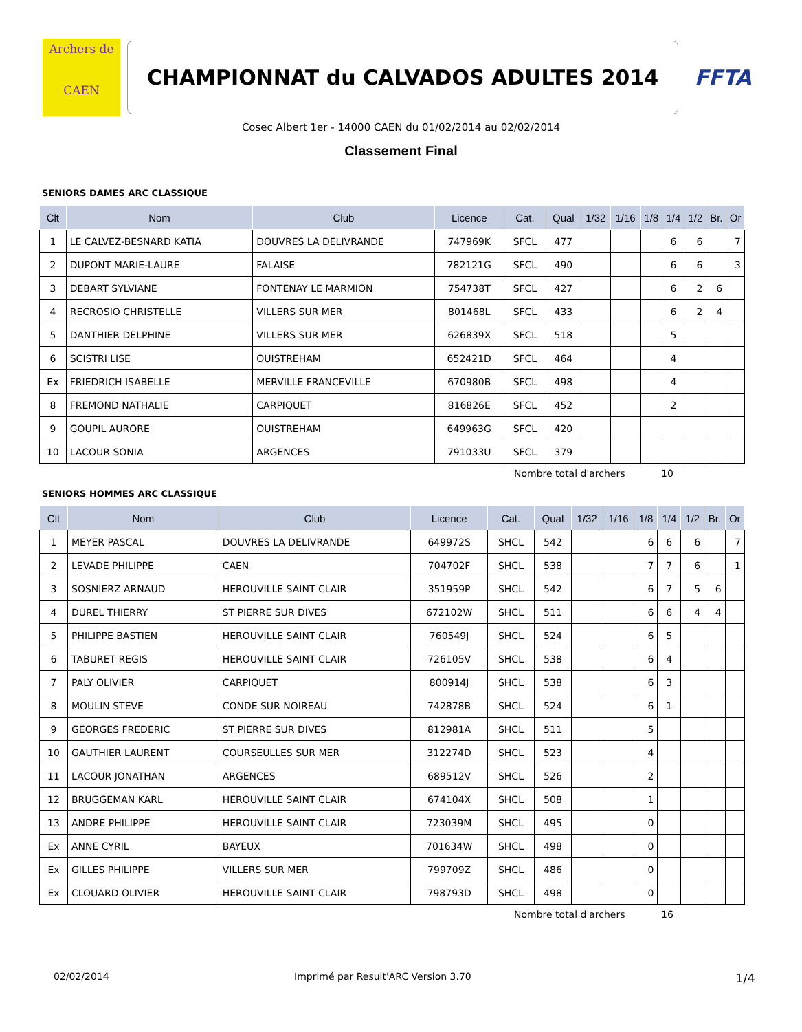Archers de
CAEN
CHAMPIONNAT du CALVADOS ADULTES 2014
FFTA
Cosec Albert 1er - 14000 CAEN du 01/02/2014 au 02/02/2014
Classement Final
SENIORS DAMES ARC CLASSIQUE
| Clt | Nom | Club | Licence | Cat. | Qual | 1/32 | 1/16 | 1/8 | 1/4 | 1/2 | Br. | Or |
| --- | --- | --- | --- | --- | --- | --- | --- | --- | --- | --- | --- | --- |
| 1 | LE CALVEZ-BESNARD KATIA | DOUVRES LA DELIVRANDE | 747969K | SFCL | 477 | | | | 6 | 6 | | 7 |
| 2 | DUPONT MARIE-LAURE | FALAISE | 782121G | SFCL | 490 | | | | 6 | 6 | | 3 |
| 3 | DEBART SYLVIANE | FONTENAY LE MARMION | 754738T | SFCL | 427 | | | | 6 | 2 | 6 | |
| 4 | RECROSIO CHRISTELLE | VILLERS SUR MER | 801468L | SFCL | 433 | | | | 6 | 2 | 4 | |
| 5 | DANTHIER DELPHINE | VILLERS SUR MER | 626839X | SFCL | 518 | | | | 5 | | | |
| 6 | SCISTRI LISE | OUISTREHAM | 652421D | SFCL | 464 | | | | 4 | | | |
| Ex | FRIEDRICH ISABELLE | MERVILLE FRANCEVILLE | 670980B | SFCL | 498 | | | | 4 | | | |
| 8 | FREMOND NATHALIE | CARPIQUET | 816826E | SFCL | 452 | | | | 2 | | | |
| 9 | GOUPIL AURORE | OUISTREHAM | 649963G | SFCL | 420 | | | | | | | |
| 10 | LACOUR SONIA | ARGENCES | 791033U | SFCL | 379 | | | | | | | |
Nombre total d'archers 10
SENIORS HOMMES ARC CLASSIQUE
| Clt | Nom | Club | Licence | Cat. | Qual | 1/32 | 1/16 | 1/8 | 1/4 | 1/2 | Br. | Or |
| --- | --- | --- | --- | --- | --- | --- | --- | --- | --- | --- | --- | --- |
| 1 | MEYER PASCAL | DOUVRES LA DELIVRANDE | 649972S | SHCL | 542 | | | 6 | 6 | 6 | | 7 |
| 2 | LEVADE PHILIPPE | CAEN | 704702F | SHCL | 538 | | | 7 | 7 | 6 | | 1 |
| 3 | SOSNIERZ ARNAUD | HEROUVILLE SAINT CLAIR | 351959P | SHCL | 542 | | | 6 | 7 | 5 | 6 | |
| 4 | DUREL THIERRY | ST PIERRE SUR DIVES | 672102W | SHCL | 511 | | | 6 | 6 | 4 | 4 | |
| 5 | PHILIPPE BASTIEN | HEROUVILLE SAINT CLAIR | 760549J | SHCL | 524 | | | 6 | 5 | | | |
| 6 | TABURET REGIS | HEROUVILLE SAINT CLAIR | 726105V | SHCL | 538 | | | 6 | 4 | | | |
| 7 | PALY OLIVIER | CARPIQUET | 800914J | SHCL | 538 | | | 6 | 3 | | | |
| 8 | MOULIN STEVE | CONDE SUR NOIREAU | 742878B | SHCL | 524 | | | 6 | 1 | | | |
| 9 | GEORGES FREDERIC | ST PIERRE SUR DIVES | 812981A | SHCL | 511 | | | 5 | | | | |
| 10 | GAUTHIER LAURENT | COURSEULLES SUR MER | 312274D | SHCL | 523 | | | 4 | | | | |
| 11 | LACOUR JONATHAN | ARGENCES | 689512V | SHCL | 526 | | | 2 | | | | |
| 12 | BRUGGEMAN KARL | HEROUVILLE SAINT CLAIR | 674104X | SHCL | 508 | | | 1 | | | | |
| 13 | ANDRE PHILIPPE | HEROUVILLE SAINT CLAIR | 723039M | SHCL | 495 | | | 0 | | | | |
| Ex | ANNE CYRIL | BAYEUX | 701634W | SHCL | 498 | | | 0 | | | | |
| Ex | GILLES PHILIPPE | VILLERS SUR MER | 799709Z | SHCL | 486 | | | 0 | | | | |
| Ex | CLOUARD OLIVIER | HEROUVILLE SAINT CLAIR | 798793D | SHCL | 498 | | | 0 | | | | |
Nombre total d'archers 16
02/02/2014 Imprimé par Result'ARC Version 3.70
1/4